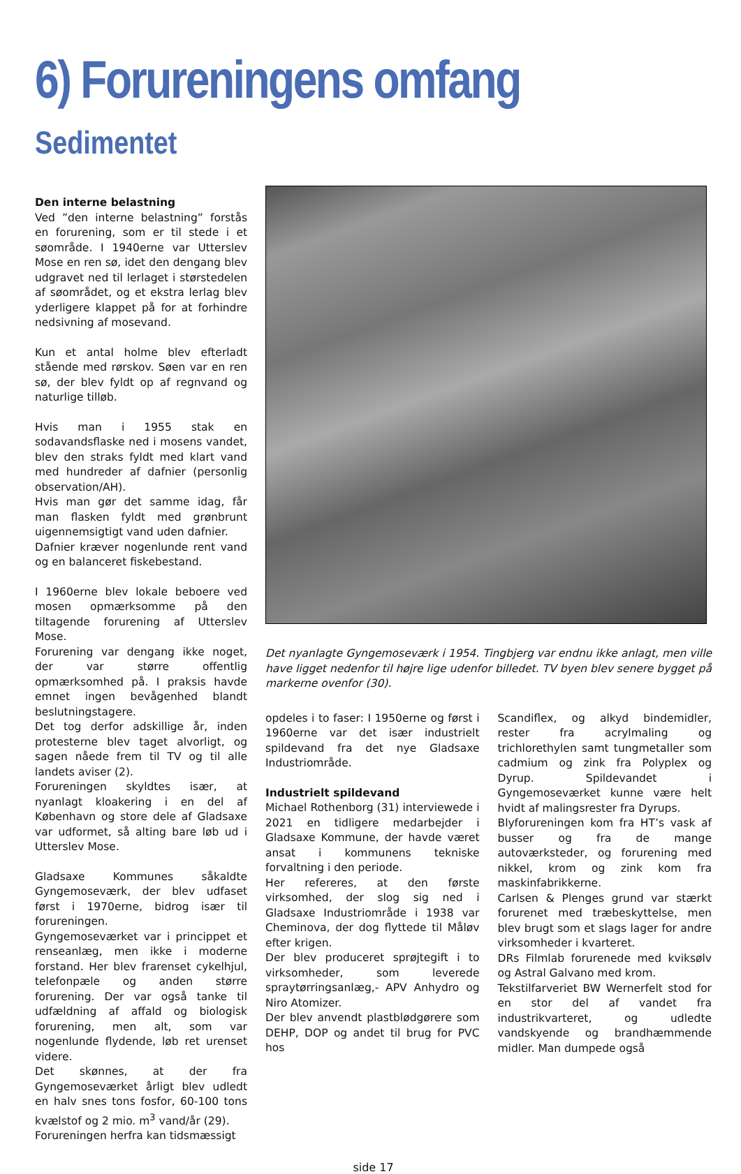6) Forureningens omfang
Sedimentet
Den interne belastning
Ved ”den interne belastning” forstås en forurening, som er til stede i et søområde. I 1940erne var Utterslev Mose en ren sø, idet den dengang blev udgravet ned til lerlaget i størstedelen af søområdet, og et ekstra lerlag blev yderligere klappet på for at forhindre nedsivning af mosevand.
Kun et antal holme blev efterladt stående med rørskov. Søen var en ren sø, der blev fyldt op af regnvand og naturlige tilløb.
Hvis man i 1955 stak en sodavandsflaske ned i mosens vandet, blev den straks fyldt med klart vand med hundreder af dafnier (personlig observation/AH).
Hvis man gør det samme idag, får man flasken fyldt med grønbrunt uigennemsigtigt vand uden dafnier.
Dafnier kræver nogenlunde rent vand og en balanceret fiskebestand.
I 1960erne blev lokale beboere ved mosen opmærksomme på den tiltagende forurening af Utterslev Mose.
Forurening var dengang ikke noget, der var større offentlig opmærksomhed på. I praksis havde emnet ingen bevågenhed blandt beslutningstagere.
Det tog derfor adskillige år, inden protesterne blev taget alvorligt, og sagen nåede frem til TV og til alle landets aviser (2).
Forureningen skyldtes især, at nyanlagt kloakering i en del af København og store dele af Gladsaxe var udformet, så alting bare løb ud i Utterslev Mose.
Gladsaxe Kommunes såkaldte Gyngemoseværk, der blev udfaset først i 1970erne, bidrog især til forureningen.
Gyngemoseværket var i princippet et renseanlæg, men ikke i moderne forstand. Her blev frarenset cykelhjul, telefonpæle og anden større forurening. Der var også tanke til udfældning af affald og biologisk forurening, men alt, som var nogenlunde flydende, løb ret urenset videre.
Det skønnes, at der fra Gyngemoseværket årligt blev udledt en halv snes tons fosfor, 60-100 tons kvælstof og 2 mio. m<sup>3</sup> vand/år (29).
Forureningen herfra kan tidsmæssigt
Det nyanlagte Gyngemoseværk i 1954. Tingbjerg var endnu ikke anlagt, men ville have ligget nedenfor til højre lige udenfor billedet. TV byen blev senere bygget på markerne ovenfor (30).
opdeles i to faser: I 1950erne og først i 1960erne var det især industrielt spildevand fra det nye Gladsaxe Industriområde.
Industrielt spildevand
Michael Rothenborg (31) interviewede i 2021 en tidligere medarbejder i Gladsaxe Kommune, der havde været ansat i kommunens tekniske forvaltning i den periode.
Her refereres, at den første virksomhed, der slog sig ned i Gladsaxe Industriområde i 1938 var Cheminova, der dog flyttede til Måløv efter krigen.
Der blev produceret sprøjtegift i to virksomheder, som leverede spraytørringsanlæg,- APV Anhydro og Niro Atomizer.
Der blev anvendt plastblødgørere som DEHP, DOP og andet til brug for PVC hos
Scandiflex, og alkyd bindemidler, rester fra acrylmaling og trichlorethylen samt tungmetaller som cadmium og zink fra Polyplex og Dyrup. Spildevandet i Gyngemoseværket kunne være helt hvidt af malingsrester fra Dyrups.
Blyforureningen kom fra HT’s vask af busser og fra de mange autoværksteder, og forurening med nikkel, krom og zink kom fra maskinfabrikkerne.
Carlsen & Plenges grund var stærkt forurenet med træbeskyttelse, men blev brugt som et slags lager for andre virksomheder i kvarteret.
DRs Filmlab forurenede med kviksølv og Astral Galvano med krom.
Tekstilfarveriet BW Wernerfelt stod for en stor del af vandet fra industrikvarteret, og udledte vandskyende og brandhæmmende midler. Man dumpede også
side 17